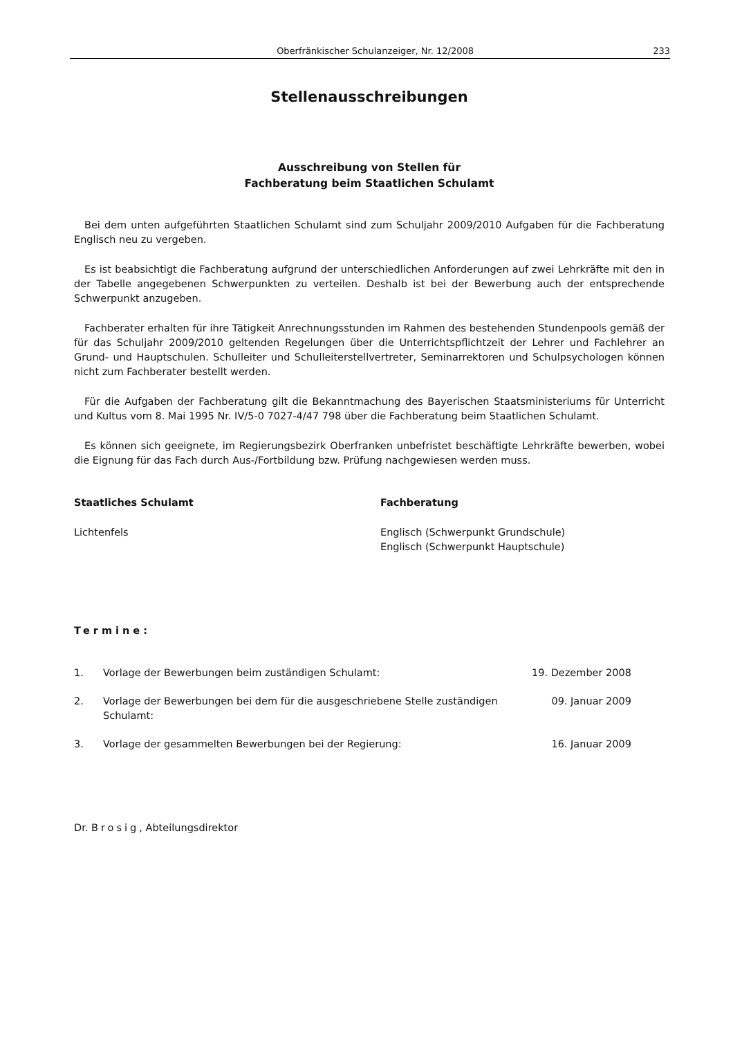Oberfränkischer Schulanzeiger, Nr. 12/2008 233
Stellenausschreibungen
Ausschreibung von Stellen für
Fachberatung beim Staatlichen Schulamt
Bei dem unten aufgeführten Staatlichen Schulamt sind zum Schuljahr 2009/2010 Aufgaben für die Fachberatung Englisch neu zu vergeben.
Es ist beabsichtigt die Fachberatung aufgrund der unterschiedlichen Anforderungen auf zwei Lehrkräfte mit den in der Tabelle angegebenen Schwerpunkten zu verteilen. Deshalb ist bei der Bewerbung auch der entsprechende Schwerpunkt anzugeben.
Fachberater erhalten für ihre Tätigkeit Anrechnungsstunden im Rahmen des bestehenden Stundenpools gemäß der für das Schuljahr 2009/2010 geltenden Regelungen über die Unterrichtspflichtzeit der Lehrer und Fachlehrer an Grund- und Hauptschulen. Schulleiter und Schulleiterstellvertreter, Seminarrektoren und Schulpsychologen können nicht zum Fachberater bestellt werden.
Für die Aufgaben der Fachberatung gilt die Bekanntmachung des Bayerischen Staatsministeriums für Unterricht und Kultus vom 8. Mai 1995 Nr. IV/5-0 7027-4/47 798 über die Fachberatung beim Staatlichen Schulamt.
Es können sich geeignete, im Regierungsbezirk Oberfranken unbefristet beschäftigte Lehrkräfte bewerben, wobei die Eignung für das Fach durch Aus-/Fortbildung bzw. Prüfung nachgewiesen werden muss.
| Staatliches Schulamt | Fachberatung |
| --- | --- |
| Lichtenfels | Englisch (Schwerpunkt Grundschule) Englisch (Schwerpunkt Hauptschule) |
Termine:
| 1. | Vorlage der Bewerbungen beim zuständigen Schulamt: | 19. Dezember 2008 |
| 2. | Vorlage der Bewerbungen bei dem für die ausgeschriebene Stelle zuständigen Schulamt: | 09. Januar 2009 |
| 3. | Vorlage der gesammelten Bewerbungen bei der Regierung: | 16. Januar 2009 |
Dr. Brosig, Abteilungsdirektor